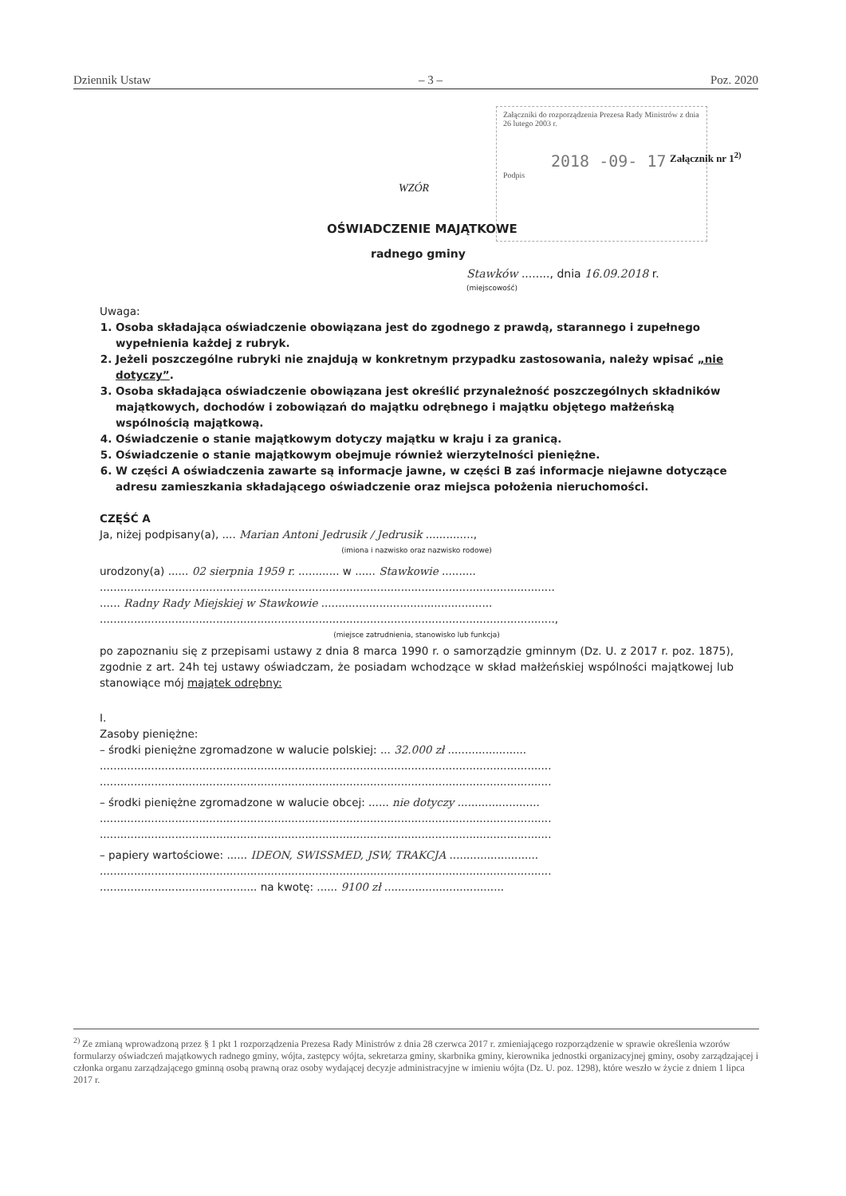Dziennik Ustaw – 3 – Poz. 2020
Załączniki do rozporządzenia Prezesa Rady Ministrów z dnia 26 lutego 2003 r.
2018 -09- 17
Podpis
Załącznik nr 1<sup>2)</sup>
WZÓR
OŚWIADCZENIE MAJĄTKOWE
radnego gminy
Stawków ........, dnia 16.09.2018 r.
(miejscowość)
Uwaga:
1. Osoba składająca oświadczenie obowiązana jest do zgodnego z prawdą, starannego i zupełnego wypełnienia każdej z rubryk.
2. Jeżeli poszczególne rubryki nie znajdują w konkretnym przypadku zastosowania, należy wpisać „nie dotyczy”.
3. Osoba składająca oświadczenie obowiązana jest określić przynależność poszczególnych składników majątkowych, dochodów i zobowiązań do majątku odrębnego i majątku objętego małżeńską wspólnością majątkową.
4. Oświadczenie o stanie majątkowym dotyczy majątku w kraju i za granicą.
5. Oświadczenie o stanie majątkowym obejmuje również wierzytelności pieniężne.
6. W części A oświadczenia zawarte są informacje jawne, w części B zaś informacje niejawne dotyczące adresu zamieszkania składającego oświadczenie oraz miejsca położenia nieruchomości.
CZĘŚĆ A
Ja, niżej podpisany(a), .... Marian Antoni Jedrusik / Jedrusik ..............,
(imiona i nazwisko oraz nazwisko rodowe)
urodzony(a) ...... 02 sierpnia 1959 r. ............ w ...... Stawkowie ..........
.....................................................................................................................................
...... Radny Rady Miejskiej w Stawkowie ..................................................
.....................................................................................................................................,
(miejsce zatrudnienia, stanowisko lub funkcja)
po zapoznaniu się z przepisami ustawy z dnia 8 marca 1990 r. o samorządzie gminnym (Dz. U. z 2017 r. poz. 1875), zgodnie z art. 24h tej ustawy oświadczam, że posiadam wchodzące w skład małżeńskiej wspólności majątkowej lub stanowiące mój majątek odrębny:
I.
Zasoby pieniężne:
– środki pieniężne zgromadzone w walucie polskiej: ... 32.000 zł .......................
....................................................................................................................................
....................................................................................................................................
– środki pieniężne zgromadzone w walucie obcej: ...... nie dotyczy ........................
....................................................................................................................................
....................................................................................................................................
– papiery wartościowe: ...... IDEON, SWISSMED, JSW, TRAKCJA ..........................
....................................................................................................................................
.............................................. na kwotę: ...... 9100 zł ...................................
<sup>2)</sup> Ze zmianą wprowadzoną przez § 1 pkt 1 rozporządzenia Prezesa Rady Ministrów z dnia 28 czerwca 2017 r. zmieniającego rozporządzenie w sprawie określenia wzorów formularzy oświadczeń majątkowych radnego gminy, wójta, zastępcy wójta, sekretarza gminy, skarbnika gminy, kierownika jednostki organizacyjnej gminy, osoby zarządzającej i członka organu zarządzającego gminną osobą prawną oraz osoby wydającej decyzje administracyjne w imieniu wójta (Dz. U. poz. 1298), które weszło w życie z dniem 1 lipca 2017 r.